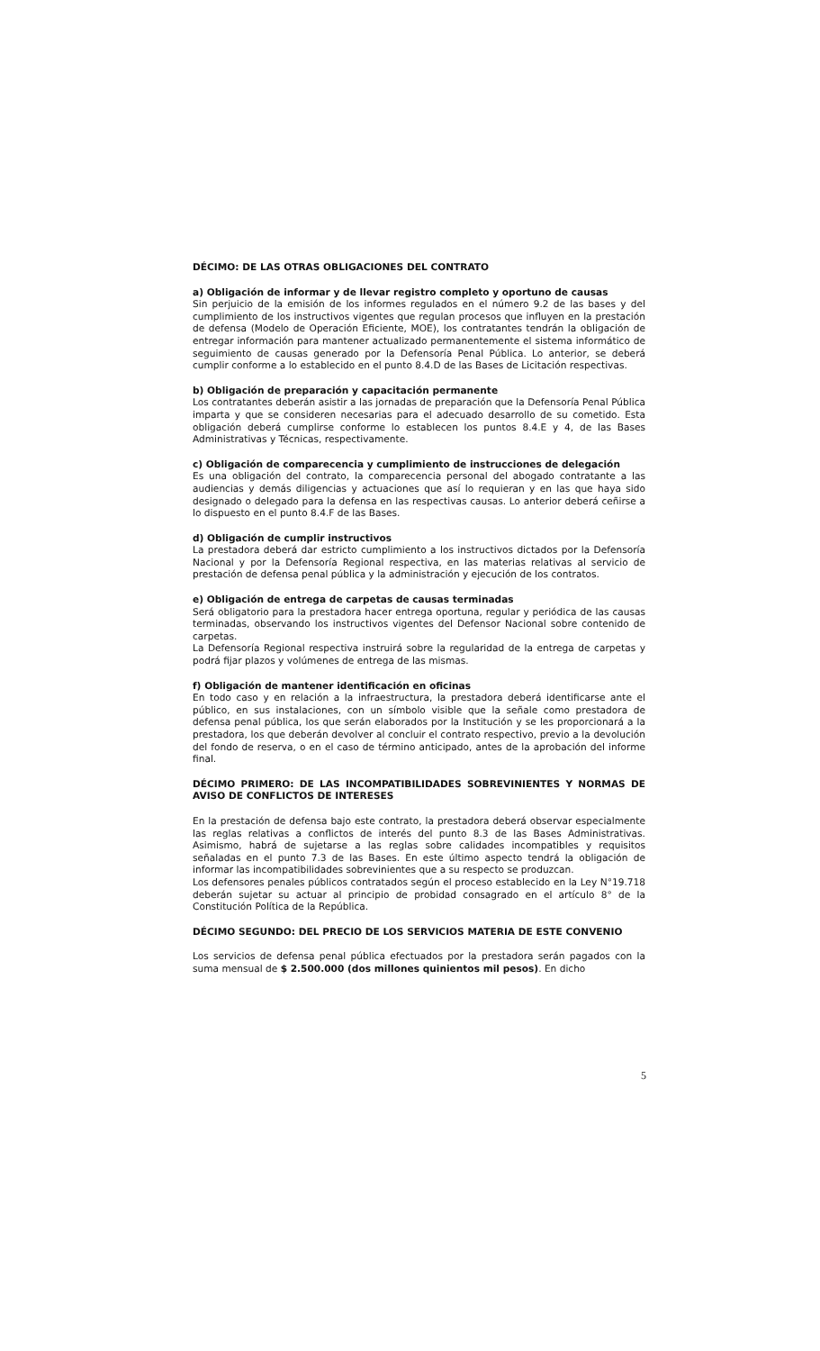DÉCIMO: DE LAS OTRAS OBLIGACIONES DEL CONTRATO
a) Obligación de informar y de llevar registro completo y oportuno de causas
Sin perjuicio de la emisión de los informes regulados en el número 9.2 de las bases y del cumplimiento de los instructivos vigentes que regulan procesos que influyen en la prestación de defensa (Modelo de Operación Eficiente, MOE), los contratantes tendrán la obligación de entregar información para mantener actualizado permanentemente el sistema informático de seguimiento de causas generado por la Defensoría Penal Pública. Lo anterior, se deberá cumplir conforme a lo establecido en el punto 8.4.D de las Bases de Licitación respectivas.
b) Obligación de preparación y capacitación permanente
Los contratantes deberán asistir a las jornadas de preparación que la Defensoría Penal Pública imparta y que se consideren necesarias para el adecuado desarrollo de su cometido. Esta obligación deberá cumplirse conforme lo establecen los puntos 8.4.E y 4, de las Bases Administrativas y Técnicas, respectivamente.
c) Obligación de comparecencia y cumplimiento de instrucciones de delegación
Es una obligación del contrato, la comparecencia personal del abogado contratante a las audiencias y demás diligencias y actuaciones que así lo requieran y en las que haya sido designado o delegado para la defensa en las respectivas causas. Lo anterior deberá ceñirse a lo dispuesto en el punto 8.4.F de las Bases.
d) Obligación de cumplir instructivos
La prestadora deberá dar estricto cumplimiento a los instructivos dictados por la Defensoría Nacional y por la Defensoría Regional respectiva, en las materias relativas al servicio de prestación de defensa penal pública y la administración y ejecución de los contratos.
e) Obligación de entrega de carpetas de causas terminadas
Será obligatorio para la prestadora hacer entrega oportuna, regular y periódica de las causas terminadas, observando los instructivos vigentes del Defensor Nacional sobre contenido de carpetas.
La Defensoría Regional respectiva instruirá sobre la regularidad de la entrega de carpetas y podrá fijar plazos y volúmenes de entrega de las mismas.
f) Obligación de mantener identificación en oficinas
En todo caso y en relación a la infraestructura, la prestadora deberá identificarse ante el público, en sus instalaciones, con un símbolo visible que la señale como prestadora de defensa penal pública, los que serán elaborados por la Institución y se les proporcionará a la prestadora, los que deberán devolver al concluir el contrato respectivo, previo a la devolución del fondo de reserva, o en el caso de término anticipado, antes de la aprobación del informe final.
DÉCIMO PRIMERO: DE LAS INCOMPATIBILIDADES SOBREVINIENTES Y NORMAS DE AVISO DE CONFLICTOS DE INTERESES
En la prestación de defensa bajo este contrato, la prestadora deberá observar especialmente las reglas relativas a conflictos de interés del punto 8.3 de las Bases Administrativas. Asimismo, habrá de sujetarse a las reglas sobre calidades incompatibles y requisitos señaladas en el punto 7.3 de las Bases. En este último aspecto tendrá la obligación de informar las incompatibilidades sobrevinientes que a su respecto se produzcan.
Los defensores penales públicos contratados según el proceso establecido en la Ley N°19.718 deberán sujetar su actuar al principio de probidad consagrado en el artículo 8° de la Constitución Política de la República.
DÉCIMO SEGUNDO: DEL PRECIO DE LOS SERVICIOS MATERIA DE ESTE CONVENIO
Los servicios de defensa penal pública efectuados por la prestadora serán pagados con la suma mensual de $ 2.500.000 (dos millones quinientos mil pesos). En dicho
5